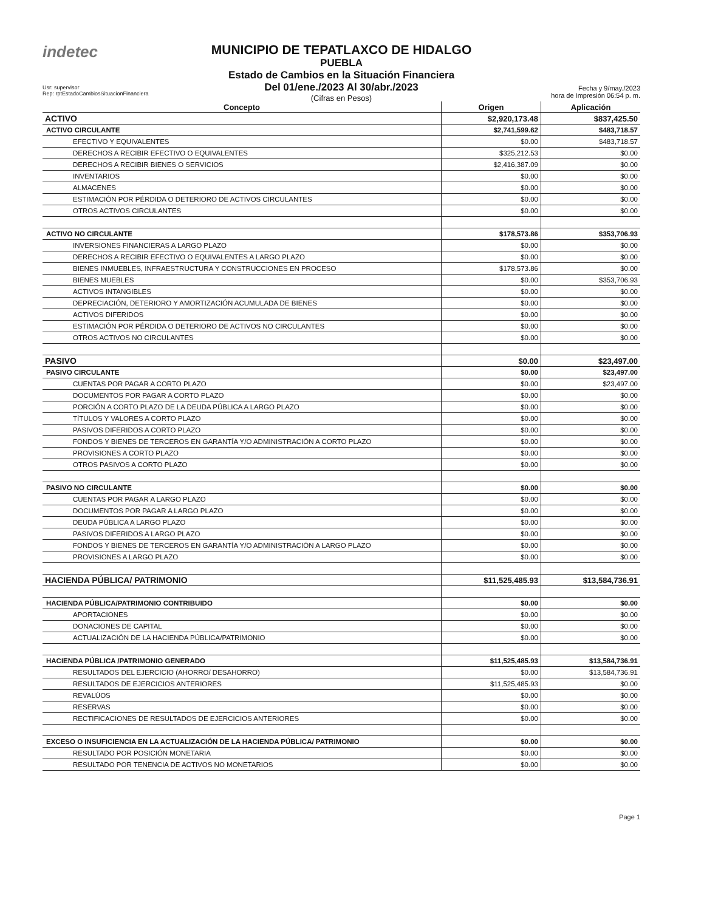indetec
MUNICIPIO DE TEPATLAXCO DE HIDALGO
PUEBLA
Estado de Cambios en la Situación Financiera
Del 01/ene./2023 Al 30/abr./2023
(Cifras en Pesos)
Usr: supervisor
Rep: rptEstadoCambiosSituacionFinanciera
Fecha y 9/may./2023
hora de Impresión 06:54 p. m.
| Concepto | Origen | Aplicación |
| --- | --- | --- |
| ACTIVO | $2,920,173.48 | $837,425.50 |
| ACTIVO CIRCULANTE | $2,741,599.62 | $483,718.57 |
| EFECTIVO Y EQUIVALENTES | $0.00 | $483,718.57 |
| DERECHOS A RECIBIR EFECTIVO O EQUIVALENTES | $325,212.53 | $0.00 |
| DERECHOS A RECIBIR BIENES O SERVICIOS | $2,416,387.09 | $0.00 |
| INVENTARIOS | $0.00 | $0.00 |
| ALMACENES | $0.00 | $0.00 |
| ESTIMACIÓN POR PÉRDIDA O DETERIORO DE ACTIVOS CIRCULANTES | $0.00 | $0.00 |
| OTROS ACTIVOS CIRCULANTES | $0.00 | $0.00 |
| ACTIVO NO CIRCULANTE | $178,573.86 | $353,706.93 |
| INVERSIONES FINANCIERAS A LARGO PLAZO | $0.00 | $0.00 |
| DERECHOS A RECIBIR EFECTIVO O EQUIVALENTES A LARGO PLAZO | $0.00 | $0.00 |
| BIENES INMUEBLES, INFRAESTRUCTURA Y CONSTRUCCIONES EN PROCESO | $178,573.86 | $0.00 |
| BIENES MUEBLES | $0.00 | $353,706.93 |
| ACTIVOS INTANGIBLES | $0.00 | $0.00 |
| DEPRECIACIÓN, DETERIORO Y AMORTIZACIÓN ACUMULADA DE BIENES | $0.00 | $0.00 |
| ACTIVOS DIFERIDOS | $0.00 | $0.00 |
| ESTIMACIÓN POR PÉRDIDA O DETERIORO DE ACTIVOS NO CIRCULANTES | $0.00 | $0.00 |
| OTROS ACTIVOS NO CIRCULANTES | $0.00 | $0.00 |
| PASIVO | $0.00 | $23,497.00 |
| PASIVO CIRCULANTE | $0.00 | $23,497.00 |
| CUENTAS POR PAGAR A CORTO PLAZO | $0.00 | $23,497.00 |
| DOCUMENTOS POR PAGAR A CORTO PLAZO | $0.00 | $0.00 |
| PORCIÓN A CORTO PLAZO DE LA DEUDA PÚBLICA A LARGO PLAZO | $0.00 | $0.00 |
| TÍTULOS Y VALORES A CORTO PLAZO | $0.00 | $0.00 |
| PASIVOS DIFERIDOS A CORTO PLAZO | $0.00 | $0.00 |
| FONDOS Y BIENES DE TERCEROS EN GARANTÍA Y/O ADMINISTRACIÓN A CORTO PLAZO | $0.00 | $0.00 |
| PROVISIONES A CORTO PLAZO | $0.00 | $0.00 |
| OTROS PASIVOS A CORTO PLAZO | $0.00 | $0.00 |
| PASIVO NO CIRCULANTE | $0.00 | $0.00 |
| CUENTAS POR PAGAR A LARGO PLAZO | $0.00 | $0.00 |
| DOCUMENTOS POR PAGAR A LARGO PLAZO | $0.00 | $0.00 |
| DEUDA PÚBLICA A LARGO PLAZO | $0.00 | $0.00 |
| PASIVOS DIFERIDOS A LARGO PLAZO | $0.00 | $0.00 |
| FONDOS Y BIENES DE TERCEROS EN GARANTÍA Y/O ADMINISTRACIÓN A LARGO PLAZO | $0.00 | $0.00 |
| PROVISIONES A LARGO PLAZO | $0.00 | $0.00 |
| HACIENDA PÚBLICA/ PATRIMONIO | $11,525,485.93 | $13,584,736.91 |
| HACIENDA PÚBLICA/PATRIMONIO CONTRIBUIDO | $0.00 | $0.00 |
| APORTACIONES | $0.00 | $0.00 |
| DONACIONES DE CAPITAL | $0.00 | $0.00 |
| ACTUALIZACIÓN DE LA HACIENDA PÚBLICA/PATRIMONIO | $0.00 | $0.00 |
| HACIENDA PÚBLICA /PATRIMONIO GENERADO | $11,525,485.93 | $13,584,736.91 |
| RESULTADOS DEL EJERCICIO (AHORRO/ DESAHORRO) | $0.00 | $13,584,736.91 |
| RESULTADOS DE EJERCICIOS ANTERIORES | $11,525,485.93 | $0.00 |
| REVALÚOS | $0.00 | $0.00 |
| RESERVAS | $0.00 | $0.00 |
| RECTIFICACIONES DE RESULTADOS DE EJERCICIOS ANTERIORES | $0.00 | $0.00 |
| EXCESO O INSUFICIENCIA EN LA ACTUALIZACIÓN DE LA HACIENDA PÚBLICA/ PATRIMONIO | $0.00 | $0.00 |
| RESULTADO POR POSICIÓN MONETARIA | $0.00 | $0.00 |
| RESULTADO POR TENENCIA DE ACTIVOS NO MONETARIOS | $0.00 | $0.00 |
Page 1